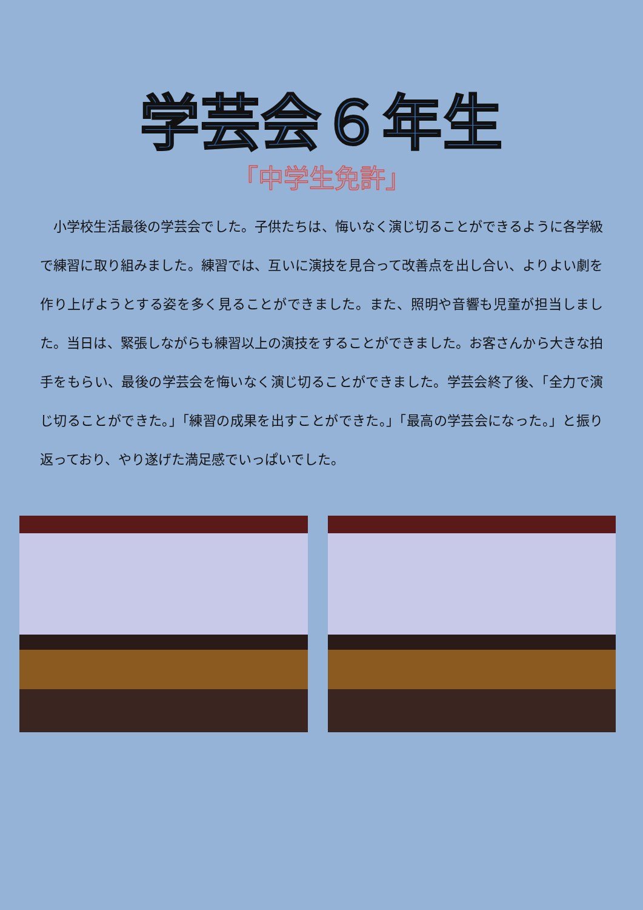学芸会６年生
「中学生免許」
小学校生活最後の学芸会でした。子供たちは、悔いなく演じ切ることができるように各学級で練習に取り組みました。練習では、互いに演技を見合って改善点を出し合い、よりよい劇を作り上げようとする姿を多く見ることができました。また、照明や音響も児童が担当しました。当日は、緊張しながらも練習以上の演技をすることができました。お客さんから大きな拍手をもらい、最後の学芸会を悔いなく演じ切ることができました。学芸会終了後、「全力で演じ切ることができた。」「練習の成果を出すことができた。」「最高の学芸会になった。」と振り返っており、やり遂げた満足感でいっぱいでした。